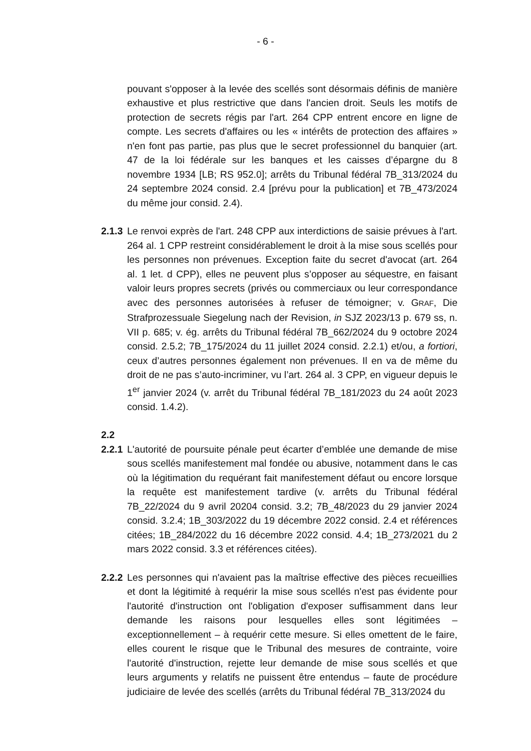- 6 -
pouvant s'opposer à la levée des scellés sont désormais définis de manière exhaustive et plus restrictive que dans l'ancien droit. Seuls les motifs de protection de secrets régis par l'art. 264 CPP entrent encore en ligne de compte. Les secrets d'affaires ou les « intérêts de protection des affaires » n'en font pas partie, pas plus que le secret professionnel du banquier (art. 47 de la loi fédérale sur les banques et les caisses d’épargne du 8 novembre 1934 [LB; RS 952.0]; arrêts du Tribunal fédéral 7B_313/2024 du 24 septembre 2024 consid. 2.4 [prévu pour la publication] et 7B_473/2024 du même jour consid. 2.4).
2.1.3
Le renvoi exprès de l'art. 248 CPP aux interdictions de saisie prévues à l'art. 264 al. 1 CPP restreint considérablement le droit à la mise sous scellés pour les personnes non prévenues. Exception faite du secret d'avocat (art. 264 al. 1 let. d CPP), elles ne peuvent plus s’opposer au séquestre, en faisant valoir leurs propres secrets (privés ou commerciaux ou leur correspondance avec des personnes autorisées à refuser de témoigner; v. GRAF, Die Strafprozessuale Siegelung nach der Revision, in SJZ 2023/13 p. 679 ss, n. VII p. 685; v. ég. arrêts du Tribunal fédéral 7B_662/2024 du 9 octobre 2024 consid. 2.5.2; 7B_175/2024 du 11 juillet 2024 consid. 2.2.1) et/ou, a fortiori, ceux d’autres personnes également non prévenues. Il en va de même du droit de ne pas s’auto-incriminer, vu l’art. 264 al. 3 CPP, en vigueur depuis le 1<sup>er</sup> janvier 2024 (v. arrêt du Tribunal fédéral 7B_181/2023 du 24 août 2023 consid. 1.4.2).
2.2
2.2.1
L'autorité de poursuite pénale peut écarter d’emblée une demande de mise sous scellés manifestement mal fondée ou abusive, notamment dans le cas où la légitimation du requérant fait manifestement défaut ou encore lorsque la requête est manifestement tardive (v. arrêts du Tribunal fédéral 7B_22/2024 du 9 avril 20204 consid. 3.2; 7B_48/2023 du 29 janvier 2024 consid. 3.2.4; 1B_303/2022 du 19 décembre 2022 consid. 2.4 et références citées; 1B_284/2022 du 16 décembre 2022 consid. 4.4; 1B_273/2021 du 2 mars 2022 consid. 3.3 et références citées).
2.2.2
Les personnes qui n'avaient pas la maîtrise effective des pièces recueillies et dont la légitimité à requérir la mise sous scellés n'est pas évidente pour l'autorité d'instruction ont l'obligation d'exposer suffisamment dans leur demande les raisons pour lesquelles elles sont légitimées – exceptionnellement – à requérir cette mesure. Si elles omettent de le faire, elles courent le risque que le Tribunal des mesures de contrainte, voire l'autorité d'instruction, rejette leur demande de mise sous scellés et que leurs arguments y relatifs ne puissent être entendus – faute de procédure judiciaire de levée des scellés (arrêts du Tribunal fédéral 7B_313/2024 du